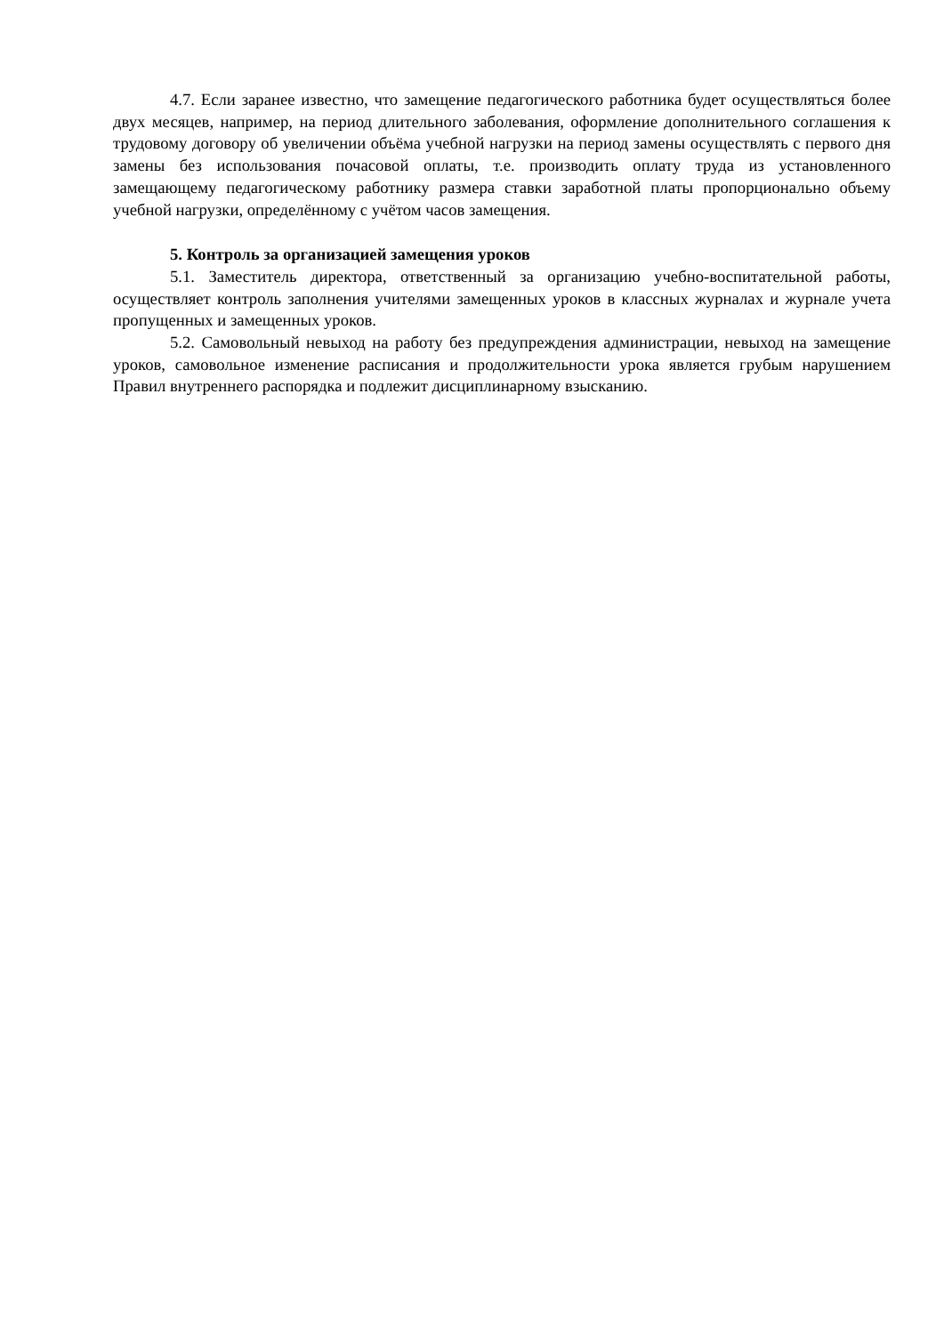4.7. Если заранее известно, что замещение педагогического работника будет осуществляться более двух месяцев, например, на период длительного заболевания, оформление дополнительного соглашения к трудовому договору об увеличении объёма учебной нагрузки на период замены осуществлять с первого дня замены без использования почасовой оплаты, т.е. производить оплату труда из установленного замещающему педагогическому работнику размера ставки заработной платы пропорционально объему учебной нагрузки, определённому с учётом часов замещения.
5. Контроль за организацией замещения уроков
5.1. Заместитель директора, ответственный за организацию учебно-воспитательной работы, осуществляет контроль заполнения учителями замещенных уроков в классных журналах и журнале учета пропущенных и замещенных уроков.
5.2. Самовольный невыход на работу без предупреждения администрации, невыход на замещение уроков, самовольное изменение расписания и продолжительности урока является грубым нарушением Правил внутреннего распорядка и подлежит дисциплинарному взысканию.